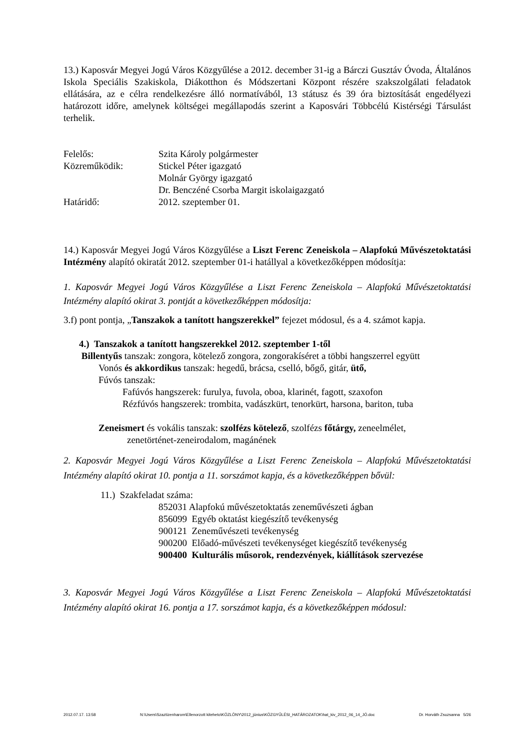13.) Kaposvár Megyei Jogú Város Közgyűlése a 2012. december 31-ig a Bárczi Gusztáv Óvoda, Általános Iskola Speciális Szakiskola, Diákotthon és Módszertani Központ részére szakszolgálati feladatok ellátására, az e célra rendelkezésre álló normatívából, 13 státusz és 39 óra biztosítását engedélyezi határozott időre, amelynek költségei megállapodás szerint a Kaposvári Többcélú Kistérségi Társulást terhelik.
Felelős: Szita Károly polgármester
Közreműködik: Stickel Péter igazgató
Molnár György igazgató
Dr. Benczéné Csorba Margit iskolaigazgató
Határidő: 2012. szeptember 01.
14.) Kaposvár Megyei Jogú Város Közgyűlése a Liszt Ferenc Zeneiskola – Alapfokú Művészetoktatási Intézmény alapító okiratát 2012. szeptember 01-i hatállyal a következőképpen módosítja:
1. Kaposvár Megyei Jogú Város Közgyűlése a Liszt Ferenc Zeneiskola – Alapfokú Művészetoktatási Intézmény alapító okirat 3. pontját a következőképpen módosítja:
3.f) pont pontja, „Tanszakok a tanított hangszerekkel” fejezet módosul, és a 4. számot kapja.
4.) Tanszakok a tanított hangszerekkel 2012. szeptember 1-től
Billentyűs tanszak: zongora, kötelező zongora, zongorakíséret a többi hangszerrel együtt
Vonós és akkordikus tanszak: hegedű, brácsa, cselló, bőgő, gitár, ütő,
Fúvós tanszak:
Fafúvós hangszerek: furulya, fuvola, oboa, klarinét, fagott, szaxofon
Rézfúvós hangszerek: trombita, vadászkürt, tenorkürt, harsona, bariton, tuba
Zeneismert és vokális tanszak: szolfézs kötelező, szolfézs főtárgy, zeneelmélet,
zenetörténet-zeneirodalom, magánének
2. Kaposvár Megyei Jogú Város Közgyűlése a Liszt Ferenc Zeneiskola – Alapfokú Művészetoktatási Intézmény alapító okirat 10. pontja a 11. sorszámot kapja, és a következőképpen bővül:
11.) Szakfeladat száma:
852031 Alapfokú művészetoktatás zeneművészeti ágban
856099 Egyéb oktatást kiegészítő tevékenység
900121 Zeneművészeti tevékenység
900200 Előadó-művészeti tevékenységet kiegészítő tevékenység
900400 Kulturális műsorok, rendezvények, kiállítások szervezése
3. Kaposvár Megyei Jogú Város Közgyűlése a Liszt Ferenc Zeneiskola – Alapfokú Művészetoktatási Intézmény alapító okirat 16. pontja a 17. sorszámot kapja, és a következőképpen módosul:
2012.07.17. 13:58 N:\Users\Szaztizenharom\Ellenorzott kiteheto\KÖZLÖNY\2012_június\KÖZGYŰLÉSI_HATÁROZATOK\hat_kiv_2012_06_14_JÓ.doc Dr. Horváth Zsuzsanna 5/26